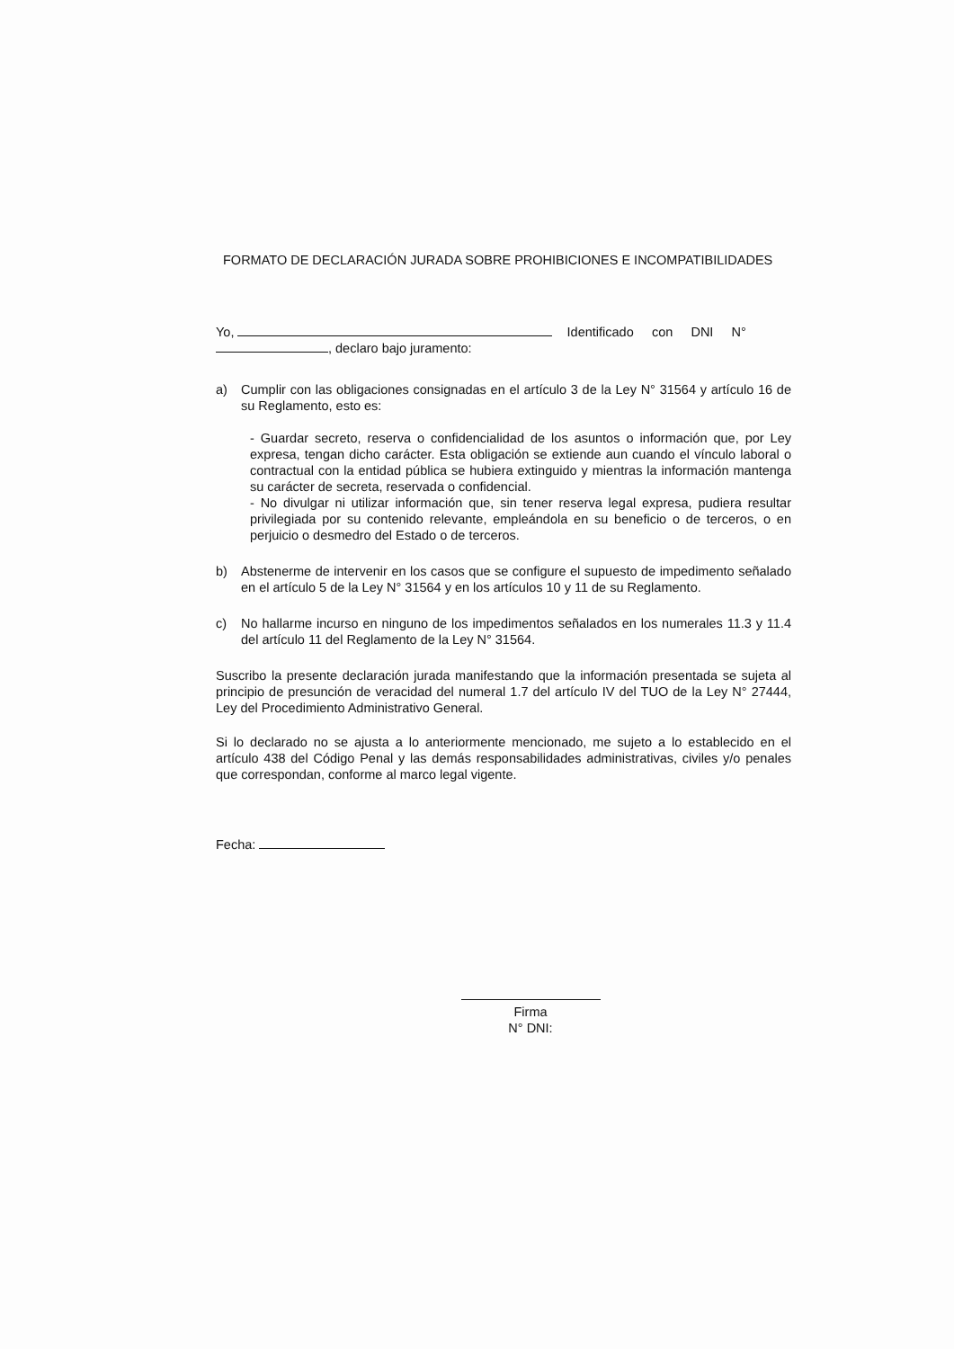FORMATO DE DECLARACIÓN JURADA SOBRE PROHIBICIONES E INCOMPATIBILIDADES
Yo, Identificado con DNI N°
, declaro bajo juramento:
a) Cumplir con las obligaciones consignadas en el artículo 3 de la Ley N° 31564 y artículo 16 de su Reglamento, esto es:
- Guardar secreto, reserva o confidencialidad de los asuntos o información que, por Ley expresa, tengan dicho carácter. Esta obligación se extiende aun cuando el vínculo laboral o contractual con la entidad pública se hubiera extinguido y mientras la información mantenga su carácter de secreta, reservada o confidencial.
- No divulgar ni utilizar información que, sin tener reserva legal expresa, pudiera resultar privilegiada por su contenido relevante, empleándola en su beneficio o de terceros, o en perjuicio o desmedro del Estado o de terceros.
b) Abstenerme de intervenir en los casos que se configure el supuesto de impedimento señalado en el artículo 5 de la Ley N° 31564 y en los artículos 10 y 11 de su Reglamento.
c) No hallarme incurso en ninguno de los impedimentos señalados en los numerales 11.3 y 11.4 del artículo 11 del Reglamento de la Ley N° 31564.
Suscribo la presente declaración jurada manifestando que la información presentada se sujeta al principio de presunción de veracidad del numeral 1.7 del artículo IV del TUO de la Ley N° 27444, Ley del Procedimiento Administrativo General.
Si lo declarado no se ajusta a lo anteriormente mencionado, me sujeto a lo establecido en el artículo 438 del Código Penal y las demás responsabilidades administrativas, civiles y/o penales que correspondan, conforme al marco legal vigente.
Fecha:
Firma
N° DNI: